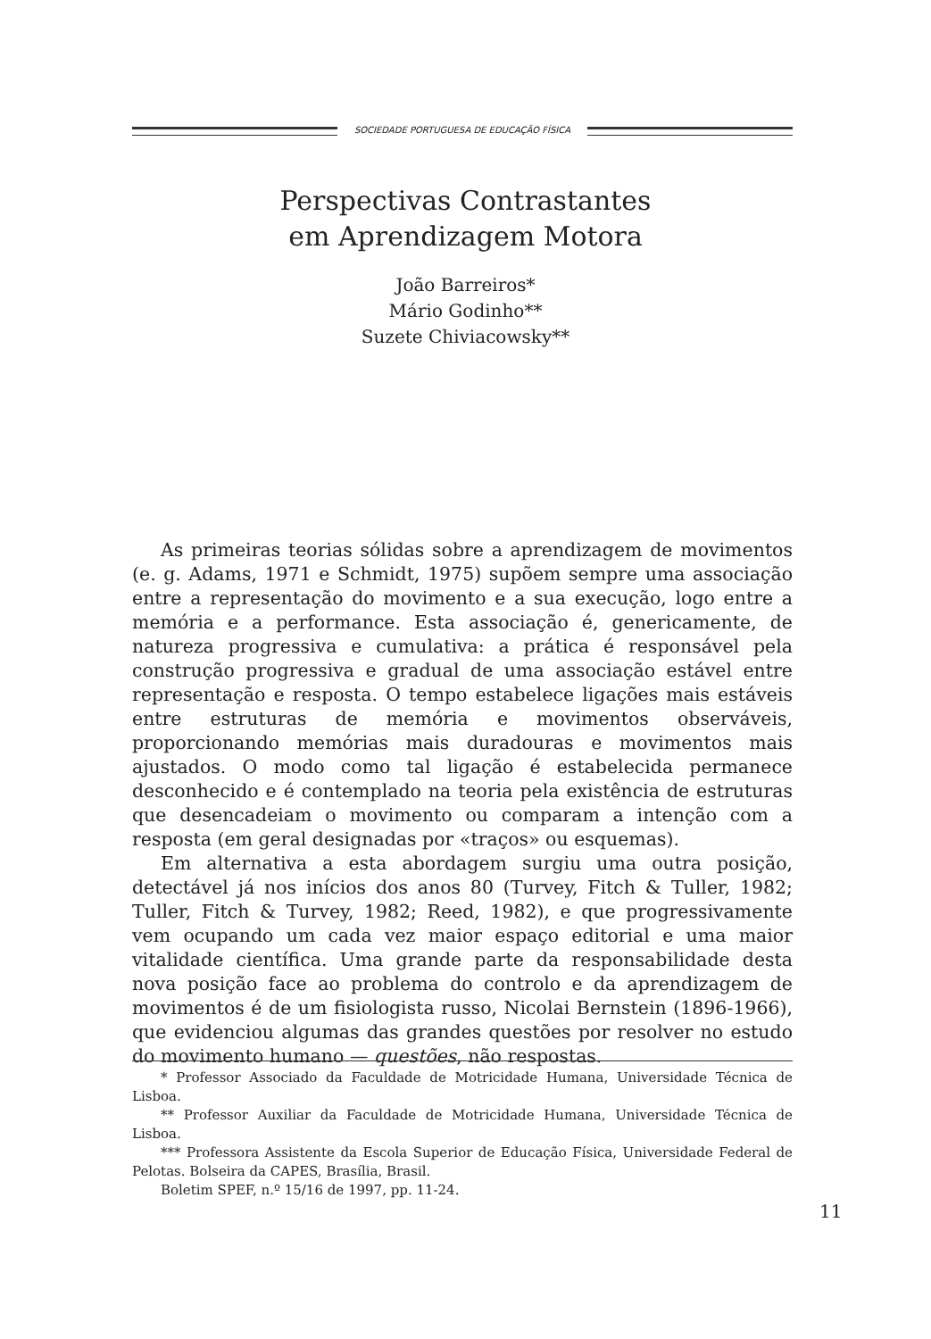SOCIEDADE PORTUGUESA DE EDUCAÇÃO FÍSICA
Perspectivas Contrastantes
em Aprendizagem Motora
João Barreiros*
Mário Godinho**
Suzete Chiviacowsky**
As primeiras teorias sólidas sobre a aprendizagem de movimentos (e. g. Adams, 1971 e Schmidt, 1975) supõem sempre uma associação entre a representação do movimento e a sua execução, logo entre a memória e a performance. Esta associação é, genericamente, de natureza progressiva e cumulativa: a prática é responsável pela construção progressiva e gradual de uma associação estável entre representação e resposta. O tempo estabelece ligações mais estáveis entre estruturas de memória e movimentos observáveis, proporcionando memórias mais duradouras e movimentos mais ajustados. O modo como tal ligação é estabelecida permanece desconhecido e é contemplado na teoria pela existência de estruturas que desencadeiam o movimento ou comparam a intenção com a resposta (em geral designadas por «traços» ou esquemas).
Em alternativa a esta abordagem surgiu uma outra posição, detectável já nos inícios dos anos 80 (Turvey, Fitch & Tuller, 1982; Tuller, Fitch & Turvey, 1982; Reed, 1982), e que progressivamente vem ocupando um cada vez maior espaço editorial e uma maior vitalidade científica. Uma grande parte da responsabilidade desta nova posição face ao problema do controlo e da aprendizagem de movimentos é de um fisiologista russo, Nicolai Bernstein (1896-1966), que evidenciou algumas das grandes questões por resolver no estudo do movimento humano — questões, não respostas.
* Professor Associado da Faculdade de Motricidade Humana, Universidade Técnica de Lisboa.
** Professor Auxiliar da Faculdade de Motricidade Humana, Universidade Técnica de Lisboa.
*** Professora Assistente da Escola Superior de Educação Física, Universidade Federal de Pelotas. Bolseira da CAPES, Brasília, Brasil.
Boletim SPEF, n.º 15/16 de 1997, pp. 11-24.
11